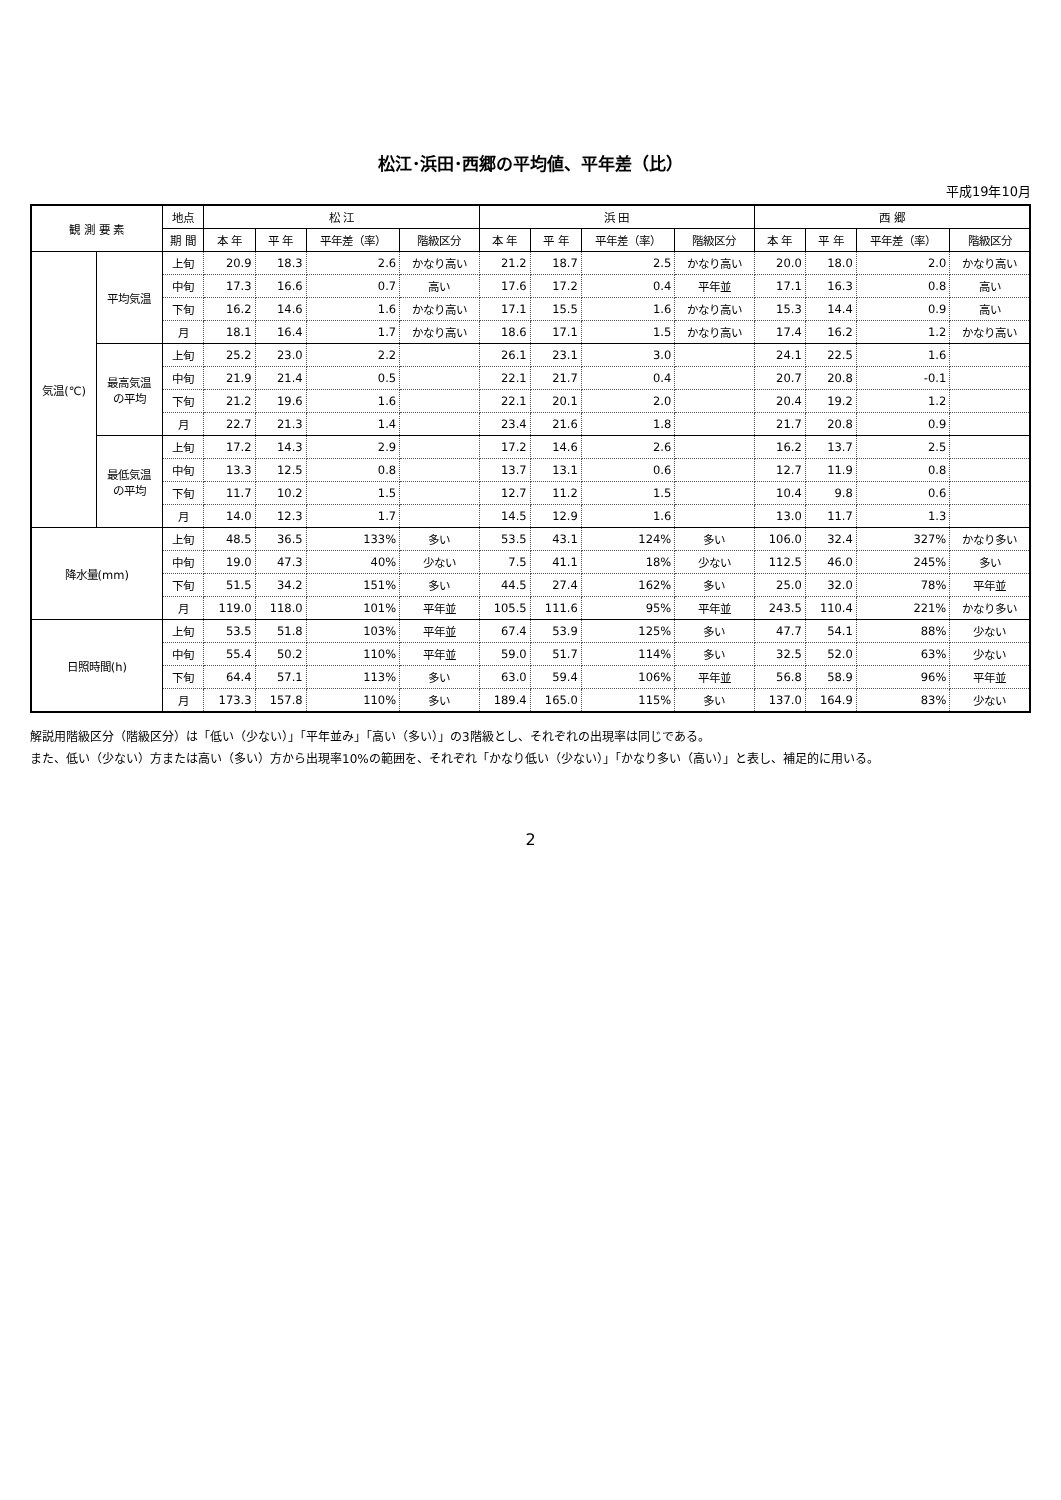松江･浜田･西郷の平均値、平年差（比）
平成19年10月
| 観 測 要 素 | | 地点 | 松 江 | | | | 浜 田 | | | | 西 郷 | | | |
| --- | --- | --- | --- | --- | --- | --- | --- | --- | --- | --- | --- | --- | --- | --- |
| | | 期 間 | 本 年 | 平 年 | 平年差（率） | 階級区分 | 本 年 | 平 年 | 平年差（率） | 階級区分 | 本 年 | 平 年 | 平年差（率） | 階級区分 |
| 気温(℃) | 平均気温 | 上旬 | 20.9 | 18.3 | 2.6 | かなり高い | 21.2 | 18.7 | 2.5 | かなり高い | 20.0 | 18.0 | 2.0 | かなり高い |
| | | 中旬 | 17.3 | 16.6 | 0.7 | 高い | 17.6 | 17.2 | 0.4 | 平年並 | 17.1 | 16.3 | 0.8 | 高い |
| | | 下旬 | 16.2 | 14.6 | 1.6 | かなり高い | 17.1 | 15.5 | 1.6 | かなり高い | 15.3 | 14.4 | 0.9 | 高い |
| | | 月 | 18.1 | 16.4 | 1.7 | かなり高い | 18.6 | 17.1 | 1.5 | かなり高い | 17.4 | 16.2 | 1.2 | かなり高い |
| | 最高気温 の平均 | 上旬 | 25.2 | 23.0 | 2.2 | | 26.1 | 23.1 | 3.0 | | 24.1 | 22.5 | 1.6 | |
| | | 中旬 | 21.9 | 21.4 | 0.5 | | 22.1 | 21.7 | 0.4 | | 20.7 | 20.8 | -0.1 | |
| | | 下旬 | 21.2 | 19.6 | 1.6 | | 22.1 | 20.1 | 2.0 | | 20.4 | 19.2 | 1.2 | |
| | | 月 | 22.7 | 21.3 | 1.4 | | 23.4 | 21.6 | 1.8 | | 21.7 | 20.8 | 0.9 | |
| | 最低気温 の平均 | 上旬 | 17.2 | 14.3 | 2.9 | | 17.2 | 14.6 | 2.6 | | 16.2 | 13.7 | 2.5 | |
| | | 中旬 | 13.3 | 12.5 | 0.8 | | 13.7 | 13.1 | 0.6 | | 12.7 | 11.9 | 0.8 | |
| | | 下旬 | 11.7 | 10.2 | 1.5 | | 12.7 | 11.2 | 1.5 | | 10.4 | 9.8 | 0.6 | |
| | | 月 | 14.0 | 12.3 | 1.7 | | 14.5 | 12.9 | 1.6 | | 13.0 | 11.7 | 1.3 | |
| 降水量(mm) | | 上旬 | 48.5 | 36.5 | 133% | 多い | 53.5 | 43.1 | 124% | 多い | 106.0 | 32.4 | 327% | かなり多い |
| | | 中旬 | 19.0 | 47.3 | 40% | 少ない | 7.5 | 41.1 | 18% | 少ない | 112.5 | 46.0 | 245% | 多い |
| | | 下旬 | 51.5 | 34.2 | 151% | 多い | 44.5 | 27.4 | 162% | 多い | 25.0 | 32.0 | 78% | 平年並 |
| | | 月 | 119.0 | 118.0 | 101% | 平年並 | 105.5 | 111.6 | 95% | 平年並 | 243.5 | 110.4 | 221% | かなり多い |
| 日照時間(h) | | 上旬 | 53.5 | 51.8 | 103% | 平年並 | 67.4 | 53.9 | 125% | 多い | 47.7 | 54.1 | 88% | 少ない |
| | | 中旬 | 55.4 | 50.2 | 110% | 平年並 | 59.0 | 51.7 | 114% | 多い | 32.5 | 52.0 | 63% | 少ない |
| | | 下旬 | 64.4 | 57.1 | 113% | 多い | 63.0 | 59.4 | 106% | 平年並 | 56.8 | 58.9 | 96% | 平年並 |
| | | 月 | 173.3 | 157.8 | 110% | 多い | 189.4 | 165.0 | 115% | 多い | 137.0 | 164.9 | 83% | 少ない |
解説用階級区分（階級区分）は「低い（少ない）」「平年並み」「高い（多い）」の3階級とし、それぞれの出現率は同じである。
また、低い（少ない）方または高い（多い）方から出現率10%の範囲を、それぞれ「かなり低い（少ない）」「かなり多い（高い）」と表し、補足的に用いる。
2